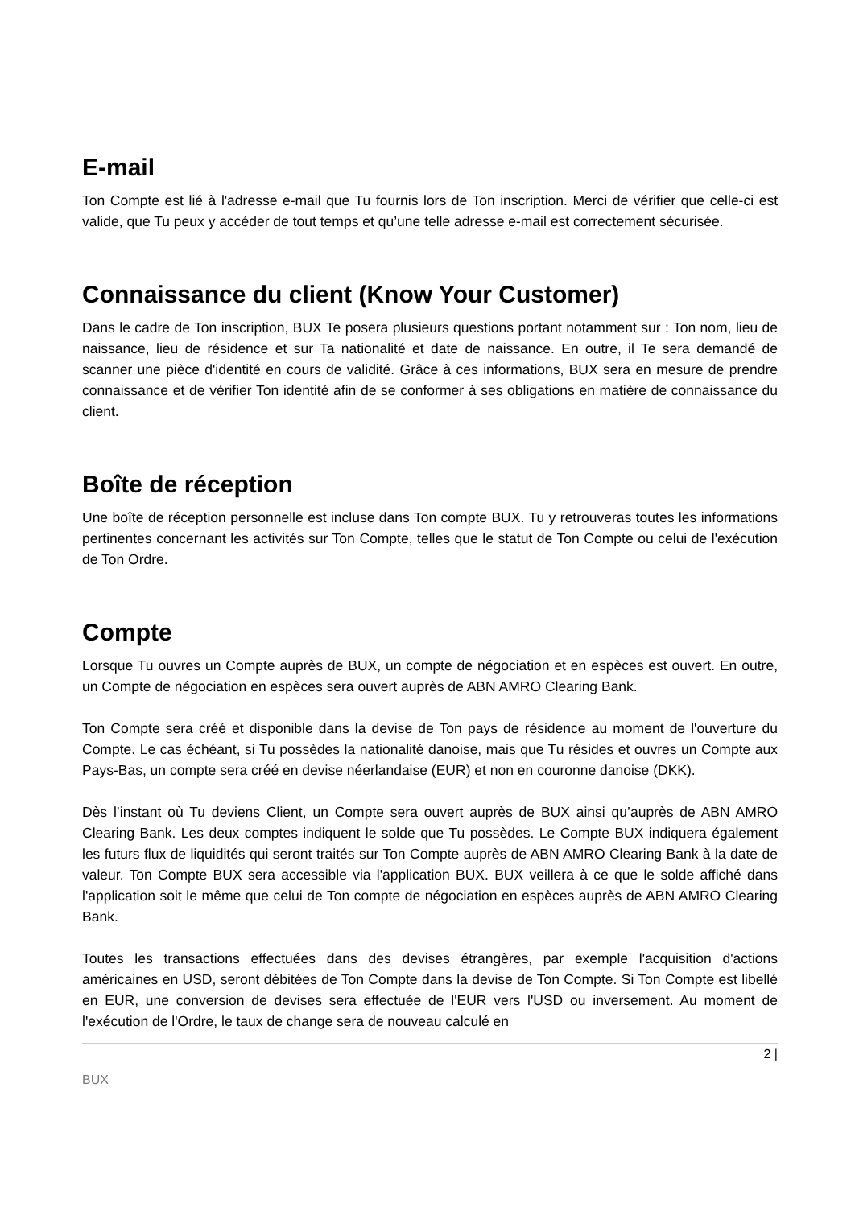E-mail
Ton Compte est lié à l'adresse e-mail que Tu fournis lors de Ton inscription. Merci de vérifier que celle-ci est valide, que Tu peux y accéder de tout temps et qu’une telle adresse e-mail est correctement sécurisée.
Connaissance du client (Know Your Customer)
Dans le cadre de Ton inscription, BUX Te posera plusieurs questions portant notamment sur : Ton nom, lieu de naissance, lieu de résidence et sur Ta nationalité et date de naissance. En outre, il Te sera demandé de scanner une pièce d'identité en cours de validité. Grâce à ces informations, BUX sera en mesure de prendre connaissance et de vérifier Ton identité afin de se conformer à ses obligations en matière de connaissance du client.
Boîte de réception
Une boîte de réception personnelle est incluse dans Ton compte BUX. Tu y retrouveras toutes les informations pertinentes concernant les activités sur Ton Compte, telles que le statut de Ton Compte ou celui de l'exécution de Ton Ordre.
Compte
Lorsque Tu ouvres un Compte auprès de BUX, un compte de négociation et en espèces est ouvert. En outre, un Compte de négociation en espèces sera ouvert auprès de ABN AMRO Clearing Bank.
Ton Compte sera créé et disponible dans la devise de Ton pays de résidence au moment de l'ouverture du Compte. Le cas échéant, si Tu possèdes la nationalité danoise, mais que Tu résides et ouvres un Compte aux Pays-Bas, un compte sera créé en devise néerlandaise (EUR) et non en couronne danoise (DKK).
Dès l’instant où Tu deviens Client, un Compte sera ouvert auprès de BUX ainsi qu’auprès de ABN AMRO Clearing Bank. Les deux comptes indiquent le solde que Tu possèdes. Le Compte BUX indiquera également les futurs flux de liquidités qui seront traités sur Ton Compte auprès de ABN AMRO Clearing Bank à la date de valeur. Ton Compte BUX sera accessible via l'application BUX. BUX veillera à ce que le solde affiché dans l'application soit le même que celui de Ton compte de négociation en espèces auprès de ABN AMRO Clearing Bank.
Toutes les transactions effectuées dans des devises étrangères, par exemple l'acquisition d'actions américaines en USD, seront débitées de Ton Compte dans la devise de Ton Compte. Si Ton Compte est libellé en EUR, une conversion de devises sera effectuée de l'EUR vers l'USD ou inversement. Au moment de l'exécution de l'Ordre, le taux de change sera de nouveau calculé en
2 |
BUX